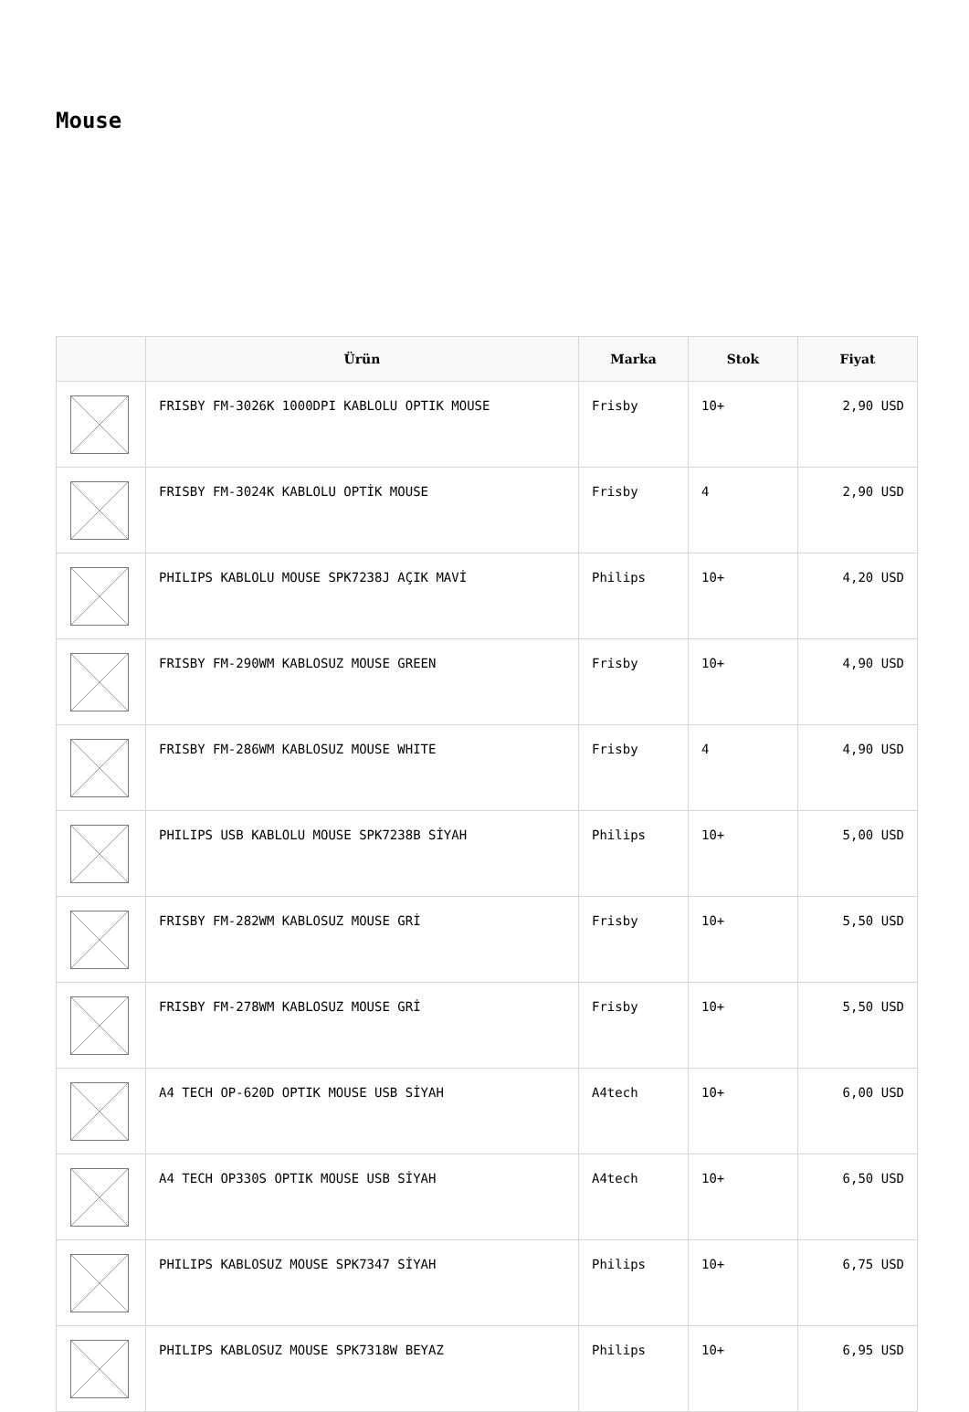Mouse
| | Ürün | Marka | Stok | Fiyat |
| --- | --- | --- | --- | --- |
| | FRISBY FM-3026K 1000DPI KABLOLU OPTIK MOUSE | Frisby | 10+ | 2,90 USD |
| | FRISBY FM-3024K KABLOLU OPTİK MOUSE | Frisby | 4 | 2,90 USD |
| | PHILIPS KABLOLU MOUSE SPK7238J AÇIK MAVİ | Philips | 10+ | 4,20 USD |
| | FRISBY FM-290WM KABLOSUZ MOUSE GREEN | Frisby | 10+ | 4,90 USD |
| | FRISBY FM-286WM KABLOSUZ MOUSE WHITE | Frisby | 4 | 4,90 USD |
| | PHILIPS USB KABLOLU MOUSE SPK7238B SİYAH | Philips | 10+ | 5,00 USD |
| | FRISBY FM-282WM KABLOSUZ MOUSE GRİ | Frisby | 10+ | 5,50 USD |
| | FRISBY FM-278WM KABLOSUZ MOUSE GRİ | Frisby | 10+ | 5,50 USD |
| | A4 TECH OP-620D OPTIK MOUSE USB SİYAH | A4tech | 10+ | 6,00 USD |
| | A4 TECH OP330S OPTIK MOUSE USB SİYAH | A4tech | 10+ | 6,50 USD |
| | PHILIPS KABLOSUZ MOUSE SPK7347 SİYAH | Philips | 10+ | 6,75 USD |
| | PHILIPS KABLOSUZ MOUSE SPK7318W BEYAZ | Philips | 10+ | 6,95 USD |